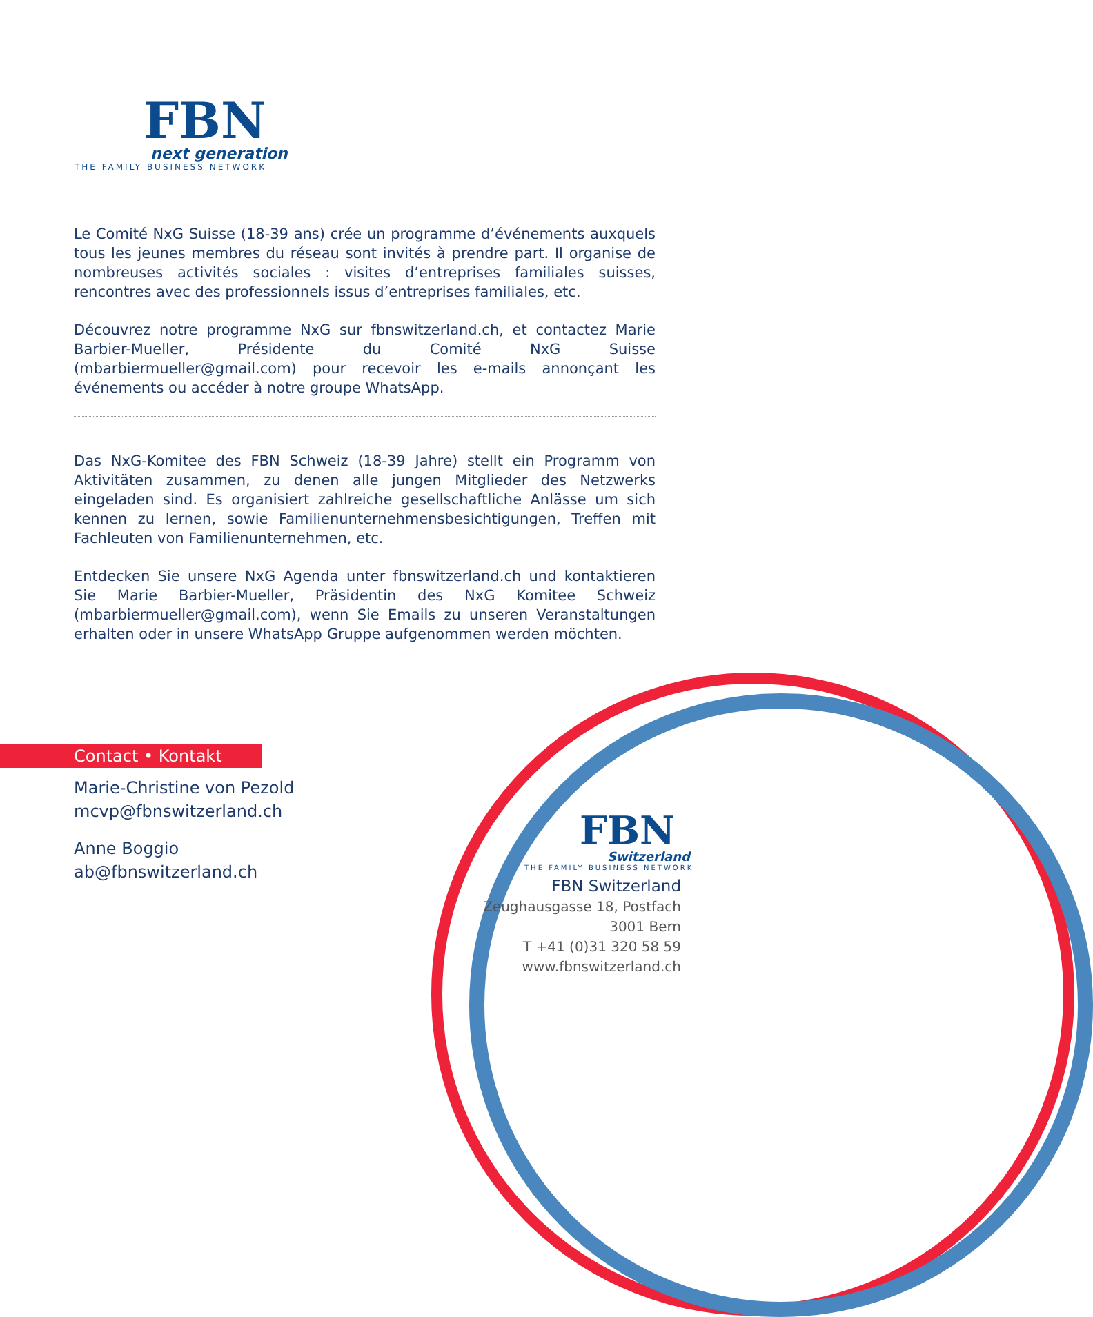FBN
next generation
THE FAMILY BUSINESS NETWORK
Le Comité NxG Suisse (18-39 ans) crée un programme d’événements auxquels tous les jeunes membres du réseau sont invités à prendre part. Il organise de nombreuses activités sociales : visites d’entreprises familiales suisses, rencontres avec des professionnels issus d’entreprises familiales, etc.
Découvrez notre programme NxG sur fbnswitzerland.ch, et contactez Marie Barbier-Mueller, Présidente du Comité NxG Suisse (mbarbiermueller@gmail.com) pour recevoir les e-mails annonçant les événements ou accéder à notre groupe WhatsApp.
Das NxG-Komitee des FBN Schweiz (18-39 Jahre) stellt ein Programm von Aktivitäten zusammen, zu denen alle jungen Mitglieder des Netzwerks eingeladen sind. Es organisiert zahlreiche gesellschaftliche Anlässe um sich kennen zu lernen, sowie Familienunternehmensbesichtigungen, Treffen mit Fachleuten von Familienunternehmen, etc.
Entdecken Sie unsere NxG Agenda unter fbnswitzerland.ch und kontaktieren Sie Marie Barbier-Mueller, Präsidentin des NxG Komitee Schweiz (mbarbiermueller@gmail.com), wenn Sie Emails zu unseren Veranstaltungen erhalten oder in unsere WhatsApp Gruppe aufgenommen werden möchten.
Contact • Kontakt
Marie-Christine von Pezold
mcvp@fbnswitzerland.ch
Anne Boggio
ab@fbnswitzerland.ch
FBN
Switzerland
THE FAMILY BUSINESS NETWORK
FBN Switzerland
Zeughausgasse 18, Postfach
3001 Bern
T +41 (0)31 320 58 59
www.fbnswitzerland.ch